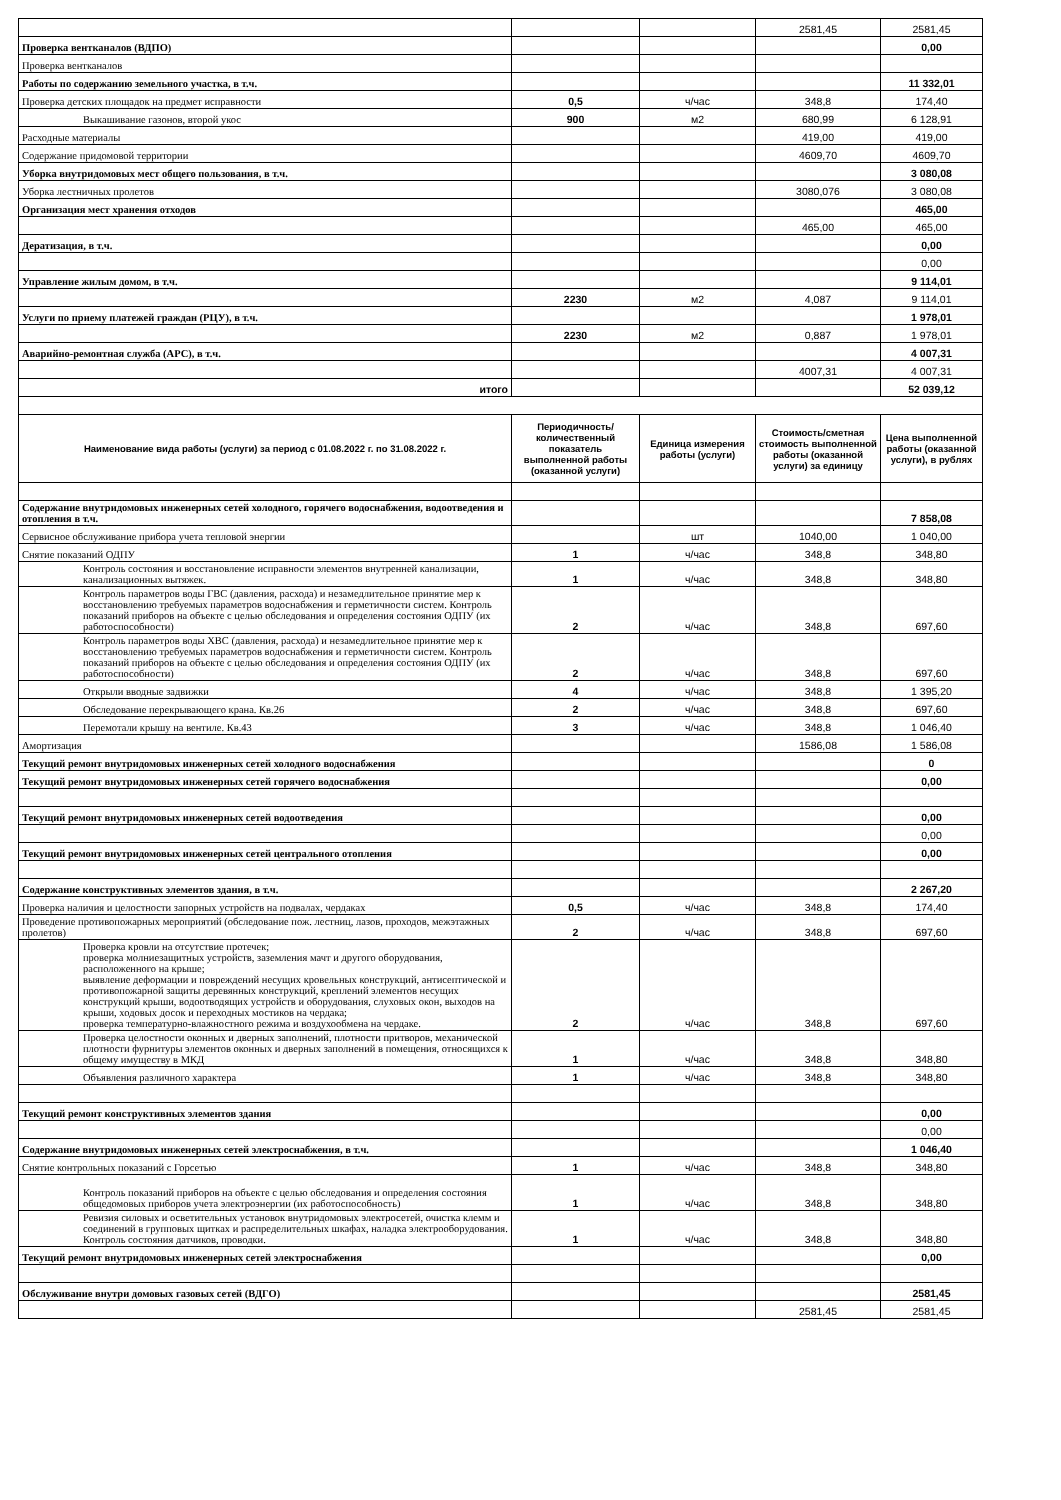| | | | 2581,45 | 2581,45 |
| Проверка вентканалов (ВДПО) | | | | 0,00 |
| Проверка вентканалов | | | | |
| Работы по содержанию земельного участка, в т.ч. | | | | 11 332,01 |
| Проверка детских площадок на предмет исправности | 0,5 | ч/час | 348,8 | 174,40 |
| Выкашивание газонов, второй укос | 900 | м2 | 680,99 | 6 128,91 |
| Расходные материалы | | | 419,00 | 419,00 |
| Содержание придомовой территории | | | 4609,70 | 4609,70 |
| Уборка внутридомовых мест общего пользования, в т.ч. | | | | 3 080,08 |
| Уборка лестничных пролетов | | | 3080,076 | 3 080,08 |
| Организация мест хранения отходов | | | | 465,00 |
| | | | 465,00 | 465,00 |
| Дератизация, в т.ч. | | | | 0,00 |
| | | | | 0,00 |
| Управление жилым домом, в т.ч. | | | | 9 114,01 |
| | 2230 | м2 | 4,087 | 9 114,01 |
| Услуги по приему платежей граждан (РЦУ), в т.ч. | | | | 1 978,01 |
| | 2230 | м2 | 0,887 | 1 978,01 |
| Аварийно-ремонтная служба (АРС), в т.ч. | | | | 4 007,31 |
| | | | 4007,31 | 4 007,31 |
| итого | | | | 52 039,12 |
| Наименование вида работы (услуги) за период с 01.08.2022 г. по 31.08.2022 г. | Периодичность/ количественный показатель выполненной работы (оказанной услуги) | Единица измерения работы (услуги) | Стоимость/сметная стоимость выполненной работы (оказанной услуги) за единицу | Цена выполненной работы (оказанной услуги), в рублях |
| Содержание внутридомовых инженерных сетей холодного, горячего водоснабжения, водоотведения и отопления в т.ч. | | | | 7 858,08 |
| Сервисное обслуживание прибора учета тепловой энергии | | шт | 1040,00 | 1 040,00 |
| Снятие показаний ОДПУ | 1 | ч/час | 348,8 | 348,80 |
| Контроль состояния и восстановление исправности элементов внутренней канализации, канализационных вытяжек. | 1 | ч/час | 348,8 | 348,80 |
| Контроль параметров воды ГВС (давления, расхода) и незамедлительное принятие мер к восстановлению требуемых параметров водоснабжения и герметичности систем. Контроль показаний приборов на объекте с целью обследования и определения состояния ОДПУ (их работоспособности) | 2 | ч/час | 348,8 | 697,60 |
| Контроль параметров воды ХВС (давления, расхода) и незамедлительное принятие мер к восстановлению требуемых параметров водоснабжения и герметичности систем. Контроль показаний приборов на объекте с целью обследования и определения состояния ОДПУ (их работоспособности) | 2 | ч/час | 348,8 | 697,60 |
| Открыли вводные задвижки | 4 | ч/час | 348,8 | 1 395,20 |
| Обследование перекрывающего крана. Кв.26 | 2 | ч/час | 348,8 | 697,60 |
| Перемотали крышу на вентиле. Кв.43 | 3 | ч/час | 348,8 | 1 046,40 |
| Амортизация | | | 1586,08 | 1 586,08 |
| Текущий ремонт внутридомовых инженерных сетей холодного водоснабжения | | | | 0 |
| Текущий ремонт внутридомовых инженерных сетей горячего водоснабжения | | | | 0,00 |
| Текущий ремонт внутридомовых инженерных сетей водоотведения | | | | 0,00 |
| | | | | 0,00 |
| Текущий ремонт внутридомовых инженерных сетей центрального отопления | | | | 0,00 |
| Содержание конструктивных элементов здания, в т.ч. | | | | 2 267,20 |
| Проверка наличия и целостности запорных устройств на подвалах, чердаках | 0,5 | ч/час | 348,8 | 174,40 |
| Проведение противопожарных мероприятий (обследование пож. лестниц, лазов, проходов, межэтажных пролетов) | 2 | ч/час | 348,8 | 697,60 |
| Проверка кровли на отсутствие протечек; проверка молниезащитных устройств, заземления мачт и другого оборудования, расположенного на крыше; выявление деформации и повреждений несущих кровельных конструкций, антисептической и противопожарной защиты деревянных конструкций, креплений элементов несущих конструкций крыши, водоотводящих устройств и оборудования, слуховых окон, выходов на крыши, ходовых досок и переходных мостиков на чердака; проверка температурно-влажностного режима и воздухообмена на чердаке. | 2 | ч/час | 348,8 | 697,60 |
| Проверка целостности оконных и дверных заполнений, плотности притворов, механической плотности фурнитуры элементов оконных и дверных заполнений в помещения, относящихся к общему имуществу в МКД | 1 | ч/час | 348,8 | 348,80 |
| Объявления различного характера | 1 | ч/час | 348,8 | 348,80 |
| Текущий ремонт конструктивных элементов здания | | | | 0,00 |
| | | | | 0,00 |
| Содержание внутридомовых инженерных сетей электроснабжения, в т.ч. | | | | 1 046,40 |
| Снятие контрольных показаний с Горсетью | 1 | ч/час | 348,8 | 348,80 |
| Контроль показаний приборов на объекте с целью обследования и определения состояния общедомовых приборов учета электроэнергии (их работоспособность) | 1 | ч/час | 348,8 | 348,80 |
| Ревизия силовых и осветительных установок внутридомовых электросетей, очистка клемм и соединений в групповых щитках и распределительных шкафах, наладка электрооборудования. Контроль состояния датчиков, проводки. | 1 | ч/час | 348,8 | 348,80 |
| Текущий ремонт внутридомовых инженерных сетей электроснабжения | | | | 0,00 |
| Обслуживание внутри домовых газовых сетей (ВДГО) | | | | 2581,45 |
| | | | 2581,45 | 2581,45 |